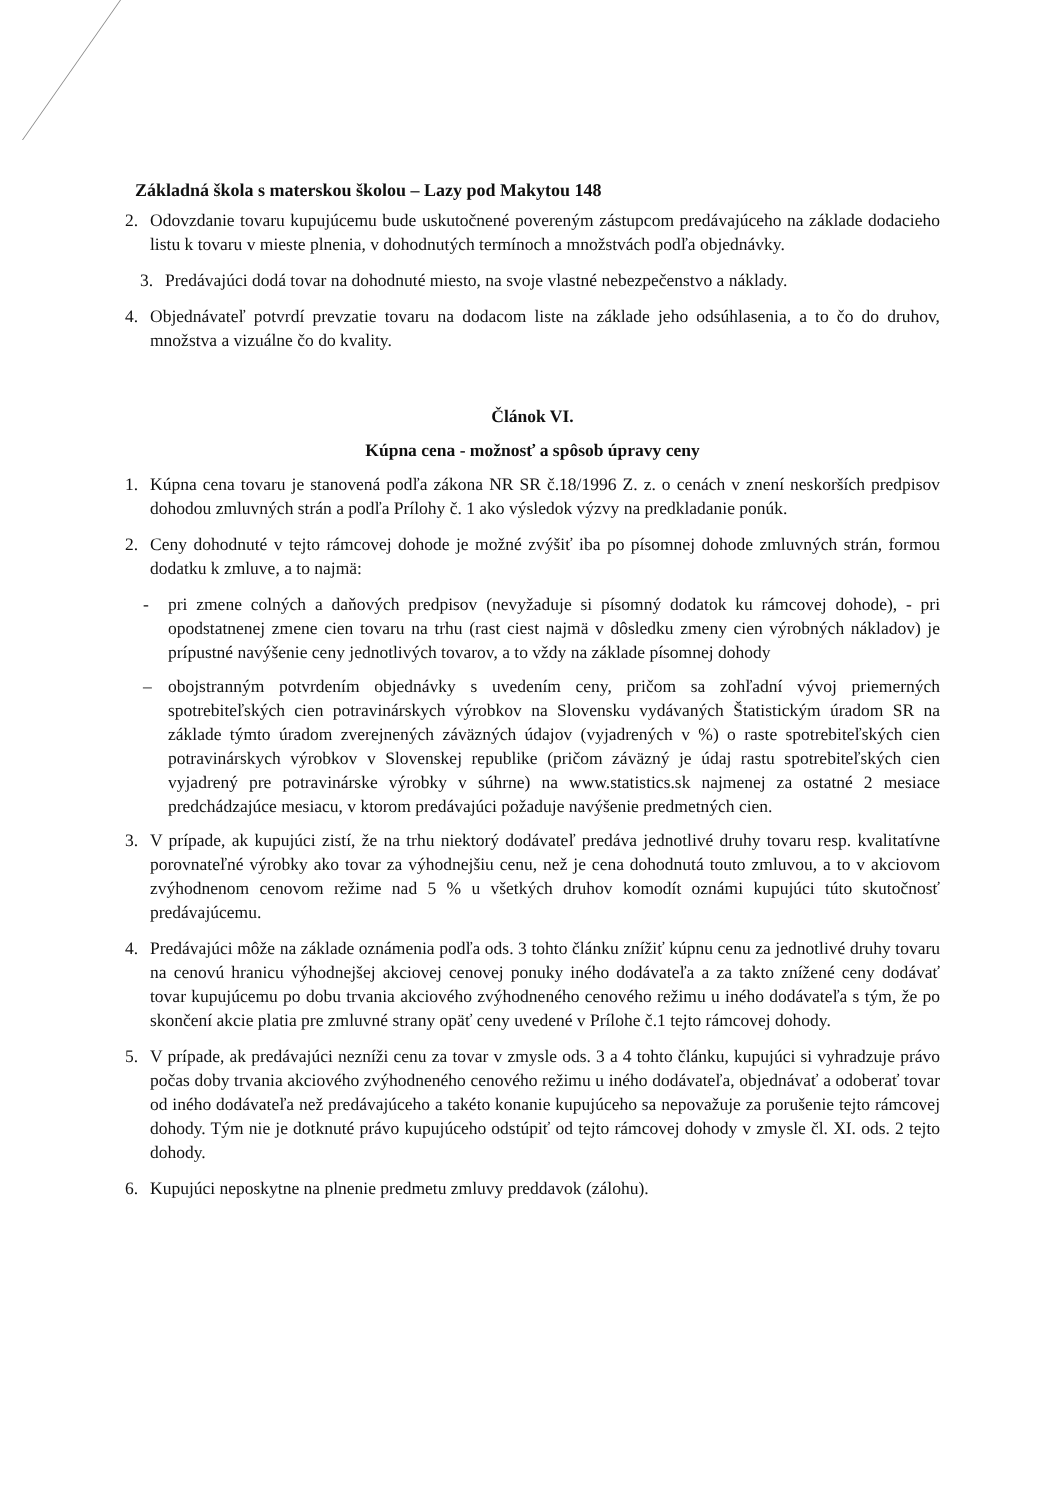Základná škola s materskou školou – Lazy pod Makytou 148
2. Odovzdanie tovaru kupujúcemu bude uskutočnené povereným zástupcom predávajúceho na základe dodacieho listu k tovaru v mieste plnenia, v dohodnutých termínoch a množstvách podľa objednávky.
3. Predávajúci dodá tovar na dohodnuté miesto, na svoje vlastné nebezpečenstvo a náklady.
4. Objednávateľ potvrdí prevzatie tovaru na dodacom liste na základe jeho odsúhlasenia, a to čo do druhov, množstva a vizuálne čo do kvality.
Článok VI.
Kúpna cena - možnosť a spôsob úpravy ceny
1. Kúpna cena tovaru je stanovená podľa zákona NR SR č.18/1996 Z. z. o cenách v znení neskorších predpisov dohodou zmluvných strán a podľa Prílohy č. 1 ako výsledok výzvy na predkladanie ponúk.
2. Ceny dohodnuté v tejto rámcovej dohode je možné zvýšiť iba po písomnej dohode zmluvných strán, formou dodatku k zmluve, a to najmä:
- pri zmene colných a daňových predpisov (nevyžaduje si písomný dodatok ku rámcovej dohode), - pri opodstatnenej zmene cien tovaru na trhu (rast ciest najmä v dôsledku zmeny cien výrobných nákladov) je prípustné navýšenie ceny jednotlivých tovarov, a to vždy na základe písomnej dohody
– obojstranným potvrdením objednávky s uvedením ceny, pričom sa zohľadní vývoj priemerných spotrebiteľských cien potravinárskych výrobkov na Slovensku vydávaných Štatistickým úradom SR na základe týmto úradom zverejnených záväzných údajov (vyjadrených v %) o raste spotrebiteľských cien potravinárskych výrobkov v Slovenskej republike (pričom záväzný je údaj rastu spotrebiteľských cien vyjadrený pre potravinárske výrobky v súhrne) na www.statistics.sk najmenej za ostatné 2 mesiace predchádzajúce mesiacu, v ktorom predávajúci požaduje navýšenie predmetných cien.
3. V prípade, ak kupujúci zistí, že na trhu niektorý dodávateľ predáva jednotlivé druhy tovaru resp. kvalitatívne porovnateľné výrobky ako tovar za výhodnejšiu cenu, než je cena dohodnutá touto zmluvou, a to v akciovom zvýhodnenom cenovom režime nad 5 % u všetkých druhov komodít oznámi kupujúci túto skutočnosť predávajúcemu.
4. Predávajúci môže na základe oznámenia podľa ods. 3 tohto článku znížiť kúpnu cenu za jednotlivé druhy tovaru na cenovú hranicu výhodnejšej akciovej cenovej ponuky iného dodávateľa a za takto znížené ceny dodávať tovar kupujúcemu po dobu trvania akciového zvýhodneného cenového režimu u iného dodávateľa s tým, že po skončení akcie platia pre zmluvné strany opäť ceny uvedené v Prílohe č.1 tejto rámcovej dohody.
5. V prípade, ak predávajúci nezníži cenu za tovar v zmysle ods. 3 a 4 tohto článku, kupujúci si vyhradzuje právo počas doby trvania akciového zvýhodneného cenového režimu u iného dodávateľa, objednávať a odoberať tovar od iného dodávateľa než predávajúceho a takéto konanie kupujúceho sa nepovažuje za porušenie tejto rámcovej dohody. Tým nie je dotknuté právo kupujúceho odstúpiť od tejto rámcovej dohody v zmysle čl. XI. ods. 2 tejto dohody.
6. Kupujúci neposkytne na plnenie predmetu zmluvy preddavok (zálohu).